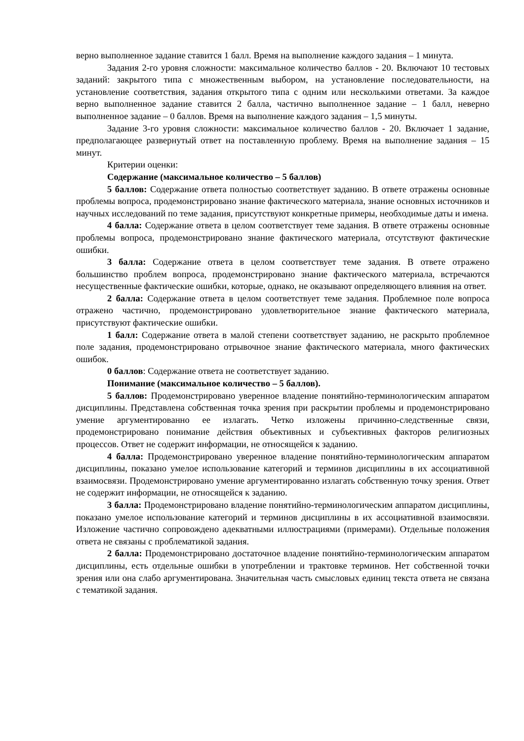верно выполненное задание ставится 1 балл. Время на выполнение каждого задания – 1 минута.
Задания 2-го уровня сложности: максимальное количество баллов - 20. Включают 10 тестовых заданий: закрытого типа с множественным выбором, на установление последовательности, на установление соответствия, задания открытого типа с одним или несколькими ответами. За каждое верно выполненное задание ставится 2 балла, частично выполненное задание – 1 балл, неверно выполненное задание – 0 баллов. Время на выполнение каждого задания – 1,5 минуты.
Задание 3-го уровня сложности: максимальное количество баллов - 20. Включает 1 задание, предполагающее развернутый ответ на поставленную проблему. Время на выполнение задания – 15 минут.
Критерии оценки:
Содержание (максимальное количество – 5 баллов)
5 баллов: Содержание ответа полностью соответствует заданию. В ответе отражены основные проблемы вопроса, продемонстрировано знание фактического материала, знание основных источников и научных исследований по теме задания, присутствуют конкретные примеры, необходимые даты и имена.
4 балла: Содержание ответа в целом соответствует теме задания. В ответе отражены основные проблемы вопроса, продемонстрировано знание фактического материала, отсутствуют фактические ошибки.
3 балла: Содержание ответа в целом соответствует теме задания. В ответе отражено большинство проблем вопроса, продемонстрировано знание фактического материала, встречаются несущественные фактические ошибки, которые, однако, не оказывают определяющего влияния на ответ.
2 балла: Содержание ответа в целом соответствует теме задания. Проблемное поле вопроса отражено частично, продемонстрировано удовлетворительное знание фактического материала, присутствуют фактические ошибки.
1 балл: Содержание ответа в малой степени соответствует заданию, не раскрыто проблемное поле задания, продемонстрировано отрывочное знание фактического материала, много фактических ошибок.
0 баллов: Содержание ответа не соответствует заданию.
Понимание (максимальное количество – 5 баллов).
5 баллов: Продемонстрировано уверенное владение понятийно-терминологическим аппаратом дисциплины. Представлена собственная точка зрения при раскрытии проблемы и продемонстрировано умение аргументированно ее излагать. Четко изложены причинно-следственные связи, продемонстрировано понимание действия объективных и субъективных факторов религиозных процессов. Ответ не содержит информации, не относящейся к заданию.
4 балла: Продемонстрировано уверенное владение понятийно-терминологическим аппаратом дисциплины, показано умелое использование категорий и терминов дисциплины в их ассоциативной взаимосвязи. Продемонстрировано умение аргументированно излагать собственную точку зрения. Ответ не содержит информации, не относящейся к заданию.
3 балла: Продемонстрировано владение понятийно-терминологическим аппаратом дисциплины, показано умелое использование категорий и терминов дисциплины в их ассоциативной взаимосвязи. Изложение частично сопровождено адекватными иллюстрациями (примерами). Отдельные положения ответа не связаны с проблематикой задания.
2 балла: Продемонстрировано достаточное владение понятийно-терминологическим аппаратом дисциплины, есть отдельные ошибки в употреблении и трактовке терминов. Нет собственной точки зрения или она слабо аргументирована. Значительная часть смысловых единиц текста ответа не связана с тематикой задания.